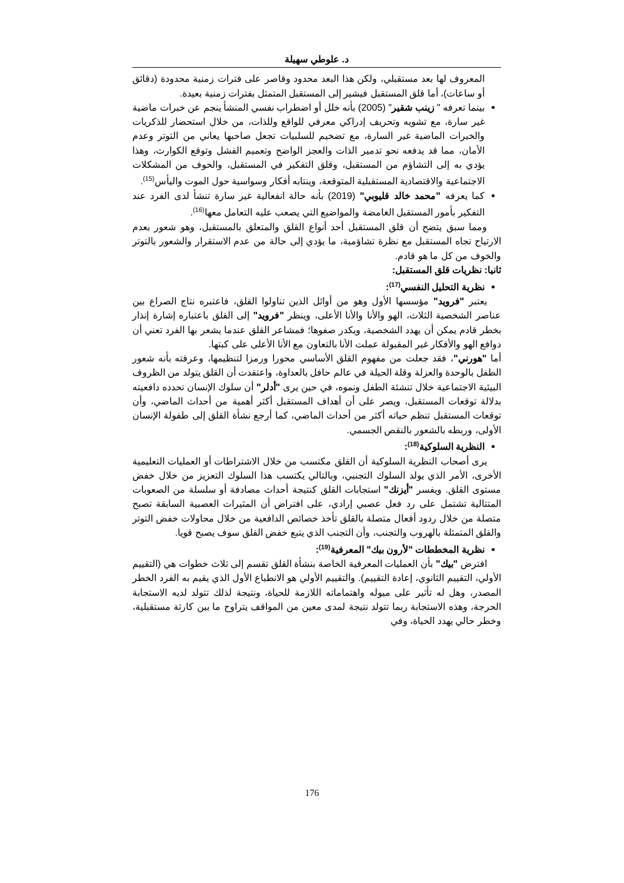د. علوطي سهيلة
المعروف لها بعد مستقبلي، ولكن هذا البعد محدود وقاصر على فترات زمنية محدودة (دقائق أو ساعات)، أما قلق المستقبل فيشير إلى المستقبل المتمثل بفترات زمنية بعيدة.
بينما تعرفه " زينب شقير" (2005) بأنه خلل أو اضطراب نفسي المنشأ ينجم عن خبرات ماضية غير سارة، مع تشويه وتحريف إدراكي معرفي للواقع وللذات، من خلال استحضار للذكريات والخبرات الماضية غير السارة، مع تضخيم للسلبيات تجعل صاحبها يعاني من التوتر وعدم الأمان، مما قد يدفعه نحو تدمير الذات والعجز الواضح وتعميم الفشل وتوقع الكوارث، وهذا يؤدي به إلى التشاؤم من المستقبل، وقلق التفكير في المستقبل، والخوف من المشكلات الاجتماعية والاقتصادية المستقبلية المتوقعة، وينتابه أفكار وسواسية حول الموت واليأس<sup>(15)</sup>.
كما يعرفه "محمد خالد قليوبي" (2019) بأنه حالة انفعالية غير سارة تنشأ لدى الفرد عند التفكير بأمور المستقبل الغامضة والمواضيع التي يصعب عليه التعامل معها<sup>(16)</sup>.
ومما سبق يتضح أن قلق المستقبل أحد أنواع القلق والمتعلق بالمستقبل، وهو شعور بعدم الارتياح تجاه المستقبل مع نظرة تشاؤمية، ما يؤدي إلى حالة من عدم الاستقرار والشعور بالتوتر والخوف من كل ما هو قادم.
ثانيا: نظريات قلق المستقبل:
نظرية التحليل النفسي<sup>(17)</sup>:
يعتبر "فرويد" مؤسسها الأول وهو من أوائل الذين تناولوا القلق، فاعتبره نتاج الصراع بين عناصر الشخصية الثلاث، الهو والأنا والأنا الأعلى، وينظر "فرويد" إلى القلق باعتباره إشارة إنذار بخطر قادم يمكن أن يهدد الشخصية، ويكدر صفوها؛ فمشاعر القلق عندما يشعر بها الفرد تعني أن دوافع الهو والأفكار غير المقبولة عملت الأنا بالتعاون مع الأنا الأعلى على كبتها.
أما "هورني"، فقد جعلت من مفهوم القلق الأساسي محورا ورمزا لتنظيمها، وعرفته بأنه شعور الطفل بالوحدة والعزلة وقلة الحيلة في عالم حافل بالعداوة، واعتقدت أن القلق يتولد من الظروف البيئية الاجتماعية خلال تنشئة الطفل ونموه، في حين يرى "أدلر" أن سلوك الإنسان تحدده دافعيته بدلالة توقعات المستقبل، ويصر على أن أهداف المستقبل أكثر أهمية من أحداث الماضي، وأن توقعات المستقبل تنظم حياته أكثر من أحداث الماضي، كما أرجع نشأة القلق إلى طفولة الإنسان الأولى، وربطه بالشعور بالنقص الجسمي.
النظرية السلوكية<sup>(18)</sup>:
يرى أصحاب النظرية السلوكية أن القلق مكتسب من خلال الاشتراطات أو العمليات التعليمية الأخرى، الأمر الذي يولد السلوك التجنبي، وبالتالي يكتسب هذا السلوك التعزيز من خلال خفض مستوى القلق. ويفسر "أيزنك" استجابات القلق كنتيجة أحداث مصادفة أو سلسلة من الصعوبات المتتالية تشتمل على رد فعل عصبي إرادي، على افتراض أن المثيرات العصبية السابقة تصبح متصلة من خلال ردود أفعال متصلة بالقلق تأخذ خصائص الدافعية من خلال محاولات خفض التوتر والقلق المتمثلة بالهروب والتجنب، وأن التجنب الذي يتبع خفض القلق سوف يصبح قويا.
نظرية المخططات "لأرون بيك" المعرفية<sup>(19)</sup>:
افترض "بيك" بأن العمليات المعرفية الخاصة بنشأة القلق تقسم إلى ثلاث خطوات هي (التقييم الأولي، التقييم الثانوي، إعادة التقييم). والتقييم الأولي هو الانطباع الأول الذي يقيم به الفرد الخطر المصدر، وهل له تأثير على ميوله واهتماماته اللازمة للحياة، ونتيجة لذلك تتولد لديه الاستجابة الحرجة، وهذه الاستجابة ربما تتولد نتيجة لمدى معين من المواقف يتراوح ما بين كارثة مستقبلية، وخطر حالي يهدد الحياة، وفي
176